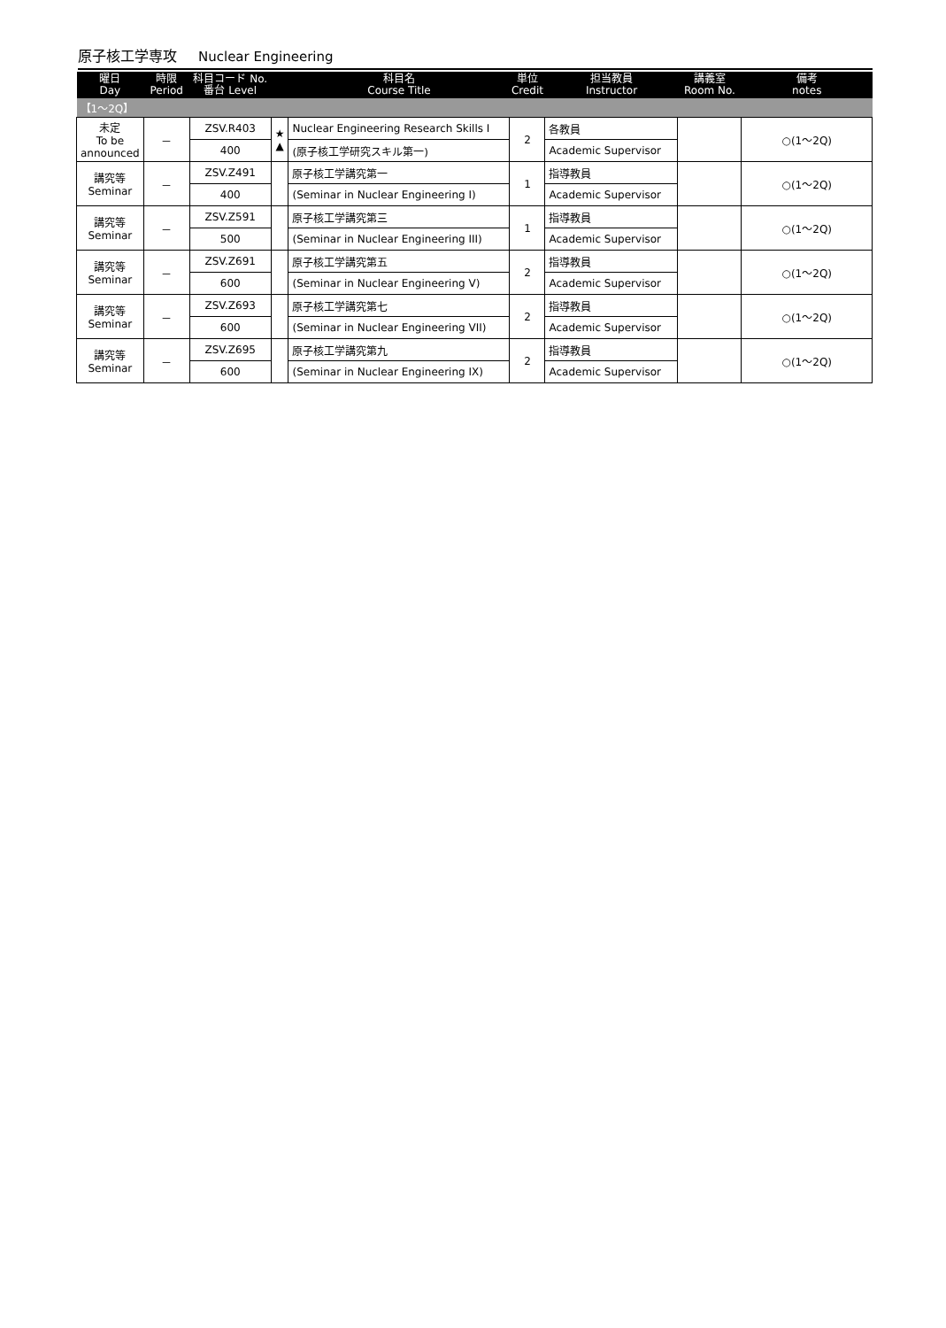原子核工学専攻 Nuclear Engineering
| 曜日 Day | 時限 Period | 科目コード No. 番台 Level | | 科目名 Course Title | 単位 Credit | 担当教員 Instructor | 講義室 Room No. | 備考 notes |
| --- | --- | --- | --- | --- | --- | --- | --- | --- |
| 【1～2Q】 | | | | | | | | |
| 未定 To be announced | － | ZSV.R403 | ★ ▲ | Nuclear Engineering Research Skills I | 2 | 各教員 | | ○(1～2Q) |
| | | 400 | | (原子核工学研究スキル第一) | | Academic Supervisor | | |
| 講究等 Seminar | － | ZSV.Z491 | | 原子核工学講究第一 | 1 | 指導教員 | | ○(1～2Q) |
| | | 400 | | (Seminar in Nuclear Engineering I) | | Academic Supervisor | | |
| 講究等 Seminar | － | ZSV.Z591 | | 原子核工学講究第三 | 1 | 指導教員 | | ○(1～2Q) |
| | | 500 | | (Seminar in Nuclear Engineering III) | | Academic Supervisor | | |
| 講究等 Seminar | － | ZSV.Z691 | | 原子核工学講究第五 | 2 | 指導教員 | | ○(1～2Q) |
| | | 600 | | (Seminar in Nuclear Engineering V) | | Academic Supervisor | | |
| 講究等 Seminar | － | ZSV.Z693 | | 原子核工学講究第七 | 2 | 指導教員 | | ○(1～2Q) |
| | | 600 | | (Seminar in Nuclear Engineering VII) | | Academic Supervisor | | |
| 講究等 Seminar | － | ZSV.Z695 | | 原子核工学講究第九 | 2 | 指導教員 | | ○(1～2Q) |
| | | 600 | | (Seminar in Nuclear Engineering IX) | | Academic Supervisor | | |